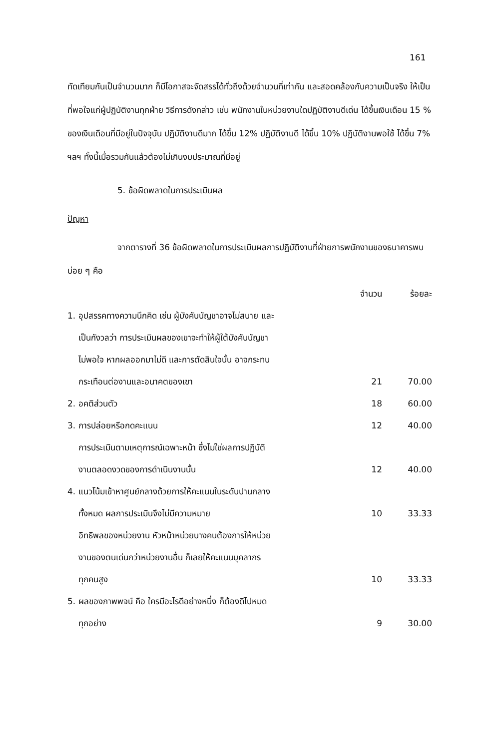161
ทัดเทียมกันเป็นจำนวนมาก ก็มีโอกาสจะจัดสรรได้ทั่วถึงด้วยจำนวนที่เท่ากัน และสอดคล้องกับความเป็นจริง ให้เป็นที่พอใจแก่ผู้ปฏิบัติงานทุกฝ่าย วิธีการดังกล่าว เช่น พนักงานในหน่วยงานใดปฏิบัติงานดีเด่น ได้ขึ้นเงินเดือน 15 % ของเงินเดือนที่มีอยู่ในปัจจุบัน ปฏิบัติงานดีมาก ได้ขึ้น 12% ปฏิบัติงานดี ได้ขึ้น 10% ปฏิบัติงานพอใช้ ได้ขึ้น 7% ฯลฯ ทั้งนี้เมื่อรวมกันแล้วต้องไม่เกินงบประมาณที่มีอยู่
5. ข้อผิดพลาดในการประเมินผล
ปัญหา
จากตารางที่ 36 ข้อผิดพลาดในการประเมินผลการปฏิบัติงานที่ฝ่ายการพนักงานของธนาคารพบบ่อย ๆ คือ
| | จำนวน | ร้อยละ |
| 1. อุปสรรคทางความนึกคิด เช่น ผู้บังคับบัญชาอาจไม่สบาย และ เป็นกังวลว่า การประเมินผลของเขาจะทำให้ผู้ใต้บังคับบัญชา ไม่พอใจ หากผลออกมาไม่ดี และการตัดสินใจนั้น อาจกระทบ กระเทือนต่องานและอนาคตของเขา | 21 | 70.00 |
| 2. อคติส่วนตัว | 18 | 60.00 |
| 3. การปล่อยหรือกดคะแนน | 12 | 40.00 |
| การประเมินตามเหตุการณ์เฉพาะหน้า ซึ่งไม่ใช่ผลการปฏิบัติ งานตลอดงวดของการดำเนินงานนั้น | 12 | 40.00 |
| 4. แนวโน้มเข้าหาศูนย์กลางด้วยการให้คะแนนในระดับปานกลาง ทั้งหมด ผลการประเมินจึงไม่มีความหมาย | 10 | 33.33 |
| อิทธิพลของหน่วยงาน หัวหน้าหน่วยบางคนต้องการให้หน่วย งานของตนเด่นกว่าหน่วยงานอื่น ก็เลยให้คะแนนบุคลากร ทุกคนสูง | 10 | 33.33 |
| 5. ผลของภาพพจน์ คือ ใครมีอะไรดีอย่างหนึ่ง ก็ต้องดีไปหมด ทุกอย่าง | 9 | 30.00 |